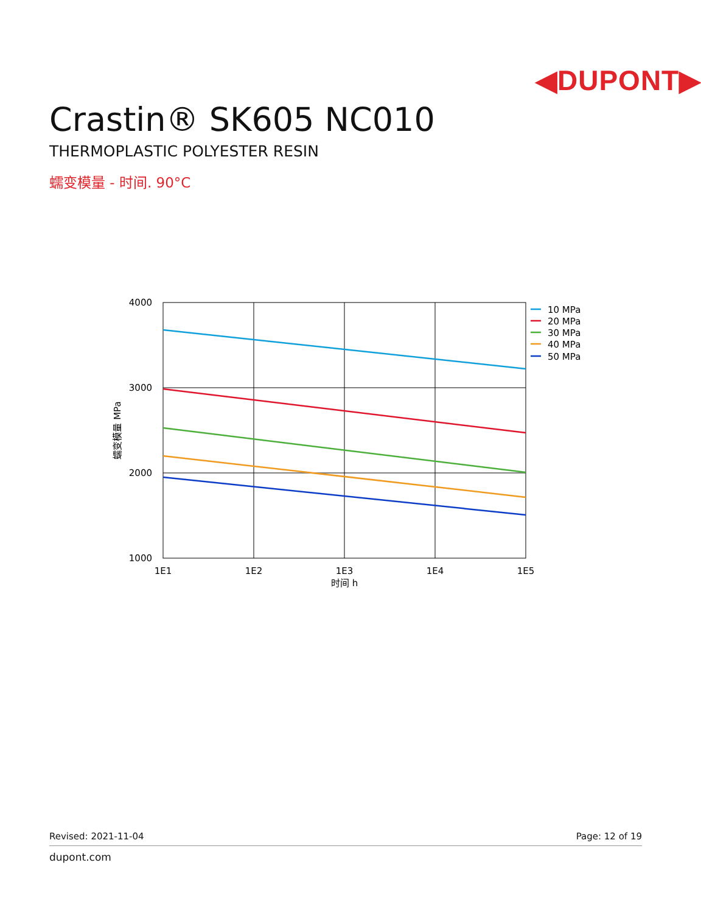◀DUPONT▶
Crastin® SK605 NC010
THERMOPLASTIC POLYESTER RESIN
蠕变模量 - 时间. 90°C
4000
3000
2000
1000
1E1
1E2
1E3
1E4
1E5
时间 h
蠕变模量 MPa
10 MPa
20 MPa
30 MPa
40 MPa
50 MPa
Revised: 2021-11-04 Page: 12 of 19
dupont.com